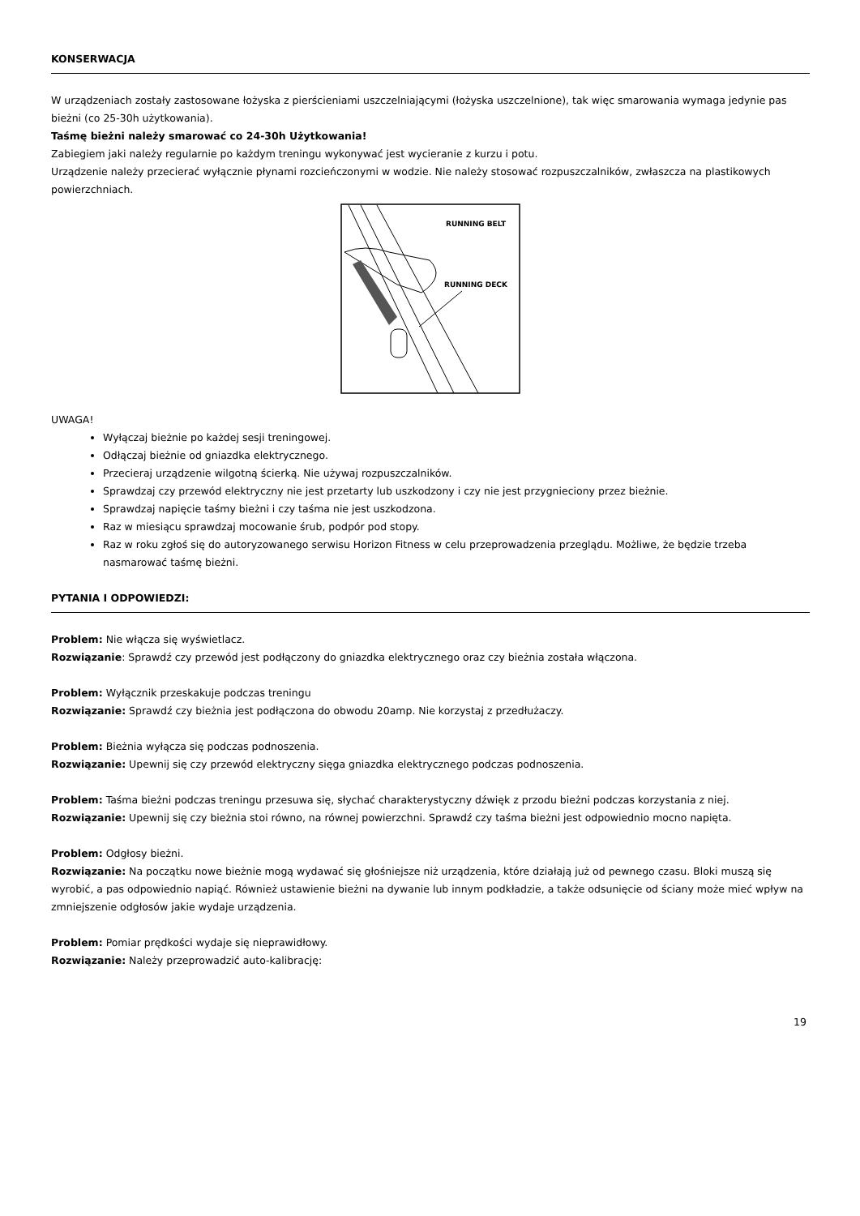KONSERWACJA
W urządzeniach zostały zastosowane łożyska z pierścieniami uszczelniającymi (łożyska uszczelnione), tak więc smarowania wymaga jedynie pas bieżni (co 25-30h użytkowania).
Taśmę bieżni należy smarować co 24-30h Użytkowania!
Zabiegiem jaki należy regularnie po każdym treningu wykonywać jest wycieranie z kurzu i potu.
Urządzenie należy przecierać wyłącznie płynami rozcieńczonymi w wodzie. Nie należy stosować rozpuszczalników, zwłaszcza na plastikowych powierzchniach.
RUNNING BELT
RUNNING DECK
UWAGA!
Wyłączaj bieżnie po każdej sesji treningowej.
Odłączaj bieżnie od gniazdka elektrycznego.
Przecieraj urządzenie wilgotną ścierką. Nie używaj rozpuszczalników.
Sprawdzaj czy przewód elektryczny nie jest przetarty lub uszkodzony i czy nie jest przygnieciony przez bieżnie.
Sprawdzaj napięcie taśmy bieżni i czy taśma nie jest uszkodzona.
Raz w miesiącu sprawdzaj mocowanie śrub, podpór pod stopy.
Raz w roku zgłoś się do autoryzowanego serwisu Horizon Fitness w celu przeprowadzenia przeglądu. Możliwe, że będzie trzeba nasmarować taśmę bieżni.
PYTANIA I ODPOWIEDZI:
Problem: Nie włącza się wyświetlacz.
Rozwiązanie: Sprawdź czy przewód jest podłączony do gniazdka elektrycznego oraz czy bieżnia została włączona.
Problem: Wyłącznik przeskakuje podczas treningu
Rozwiązanie: Sprawdź czy bieżnia jest podłączona do obwodu 20amp. Nie korzystaj z przedłużaczy.
Problem: Bieżnia wyłącza się podczas podnoszenia.
Rozwiązanie: Upewnij się czy przewód elektryczny sięga gniazdka elektrycznego podczas podnoszenia.
Problem: Taśma bieżni podczas treningu przesuwa się, słychać charakterystyczny dźwięk z przodu bieżni podczas korzystania z niej.
Rozwiązanie: Upewnij się czy bieżnia stoi równo, na równej powierzchni. Sprawdź czy taśma bieżni jest odpowiednio mocno napięta.
Problem: Odgłosy bieżni.
Rozwiązanie: Na początku nowe bieżnie mogą wydawać się głośniejsze niż urządzenia, które działają już od pewnego czasu. Bloki muszą się wyrobić, a pas odpowiednio napiąć. Również ustawienie bieżni na dywanie lub innym podkładzie, a także odsunięcie od ściany może mieć wpływ na zmniejszenie odgłosów jakie wydaje urządzenia.
Problem: Pomiar prędkości wydaje się nieprawidłowy.
Rozwiązanie: Należy przeprowadzić auto-kalibrację:
19